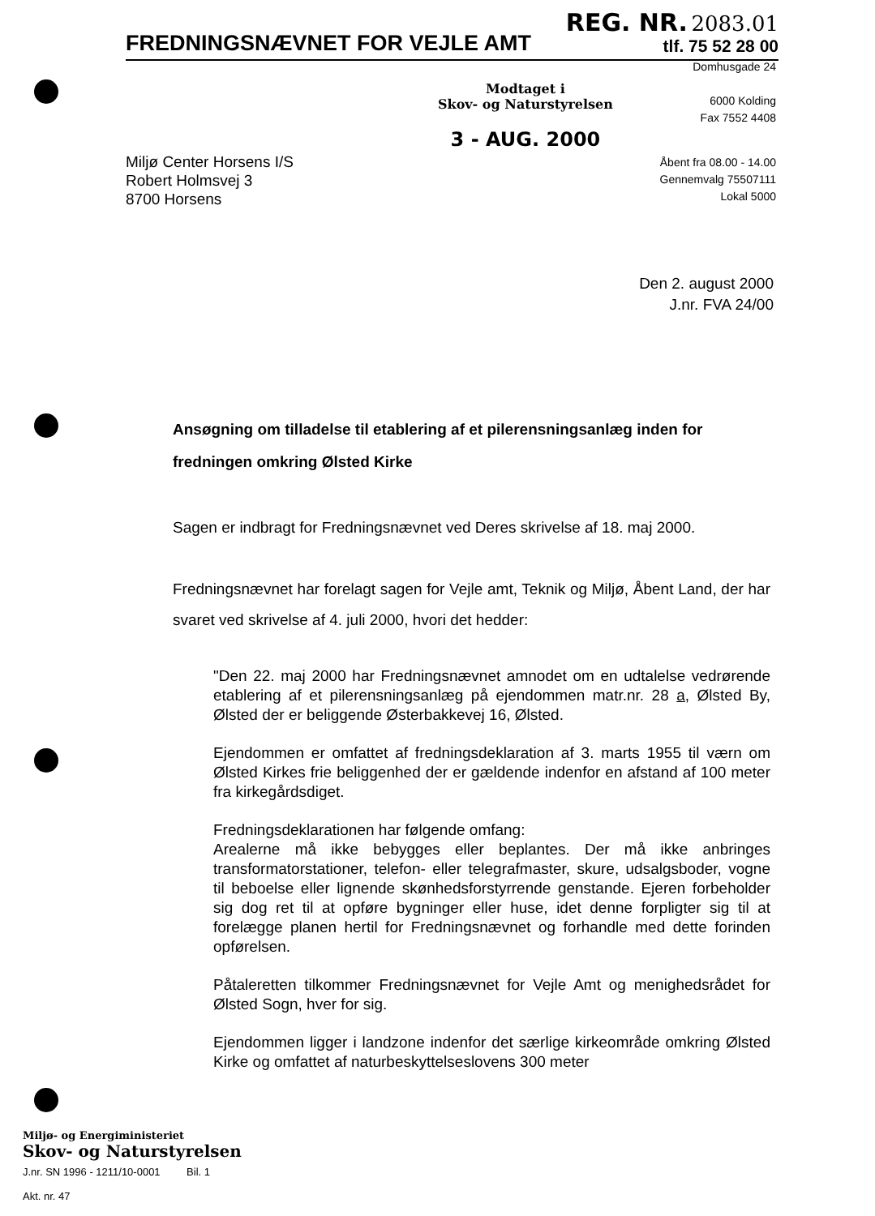FREDNINGSNÆVNET FOR VEJLE AMT
REG. NR. 2083.01
tlf. 75 52 28 00
Domhusgade 24
6000 Kolding
Fax 7552 4408
Modtaget i
Skov- og Naturstyrelsen
3 - AUG. 2000
Åbent fra 08.00 - 14.00
Gennemvalg 75507111
Lokal 5000
Miljø Center Horsens I/S
Robert Holmsvej 3
8700 Horsens
Den 2. august 2000
J.nr. FVA 24/00
Ansøgning om tilladelse til etablering af et pilerensningsanlæg inden for fredningen omkring Ølsted Kirke
Sagen er indbragt for Fredningsnævnet ved Deres skrivelse af 18. maj 2000.
Fredningsnævnet har forelagt sagen for Vejle amt, Teknik og Miljø, Åbent Land, der har svaret ved skrivelse af 4. juli 2000, hvori det hedder:
"Den 22. maj 2000 har Fredningsnævnet amnodet om en udtalelse vedrørende etablering af et pilerensningsanlæg på ejendommen matr.nr. 28 a, Ølsted By, Ølsted der er beliggende Østerbakkevej 16, Ølsted.
Ejendommen er omfattet af fredningsdeklaration af 3. marts 1955 til værn om Ølsted Kirkes frie beliggenhed der er gældende indenfor en afstand af 100 meter fra kirkegårdsdiget.
Fredningsdeklarationen har følgende omfang:
Arealerne må ikke bebygges eller beplantes. Der må ikke anbringes transformatorstationer, telefon- eller telegrafmaster, skure, udsalgsboder, vogne til beboelse eller lignende skønhedsforstyrrende genstande. Ejeren forbeholder sig dog ret til at opføre bygninger eller huse, idet denne forpligter sig til at forelægge planen hertil for Fredningsnævnet og forhandle med dette forinden opførelsen.
Påtaleretten tilkommer Fredningsnævnet for Vejle Amt og menighedsrådet for Ølsted Sogn, hver for sig.
Ejendommen ligger i landzone indenfor det særlige kirkeområde omkring Ølsted Kirke og omfattet af naturbeskyttelseslovens 300 meter
Miljø- og Energiministeriet
Skov- og Naturstyrelsen
J.nr. SN 1996 - 1211/10-0001 Bil. 1
Akt. nr. 47